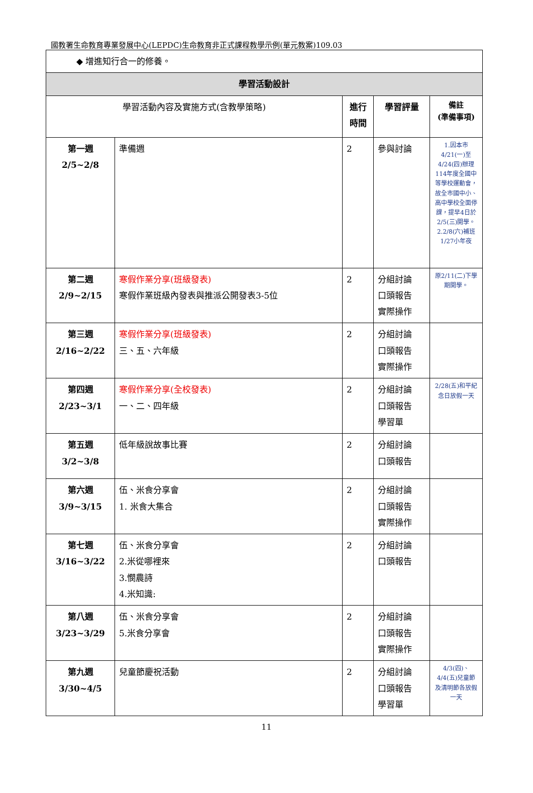國教署生命教育專業發展中心(LEPDC)生命教育非正式課程教學示例(單元教案)109.03
| ◆ 增進知行合一的修養。 | | | | |
| 學習活動設計 | | | | |
| 學習活動內容及實施方式(含教學策略) | | 進行時間 | 學習評量 | 備註 (準備事項) |
| 第一週 2/5~2/8 | 準備週 | 2 | 參與討論 | 1.因本市4/21(一)至4/24(四)辦理114年度全國中等學校運動會，故全市國中小、高中學校全面停課，提早4日於2/5(三)開學。 2.2/8(六)補班1/27小年夜 |
| 第二週 2/9~2/15 | 寒假作業分享(班級發表) 寒假作業班級內發表與推派公開發表3-5位 | 2 | 分組討論 口頭報告 實際操作 | 原2/11(二)下學期開學。 |
| 第三週 2/16~2/22 | 寒假作業分享(班級發表) 三、五、六年級 | 2 | 分組討論 口頭報告 實際操作 | |
| 第四週 2/23~3/1 | 寒假作業分享(全校發表) 一、二、四年級 | 2 | 分組討論 口頭報告 學習單 | 2/28(五)和平紀念日放假一天 |
| 第五週 3/2~3/8 | 低年級說故事比賽 | 2 | 分組討論 口頭報告 | |
| 第六週 3/9~3/15 | 伍、米食分享會 1. 米食大集合 | 2 | 分組討論 口頭報告 實際操作 | |
| 第七週 3/16~3/22 | 伍、米食分享會 2.米從哪裡來 3.憫農詩 4.米知識: | 2 | 分組討論 口頭報告 | |
| 第八週 3/23~3/29 | 伍、米食分享會 5.米食分享會 | 2 | 分組討論 口頭報告 實際操作 | |
| 第九週 3/30~4/5 | 兒童節慶祝活動 | 2 | 分組討論 口頭報告 學習單 | 4/3(四)、4/4(五)兒童節及清明節各放假一天 |
11